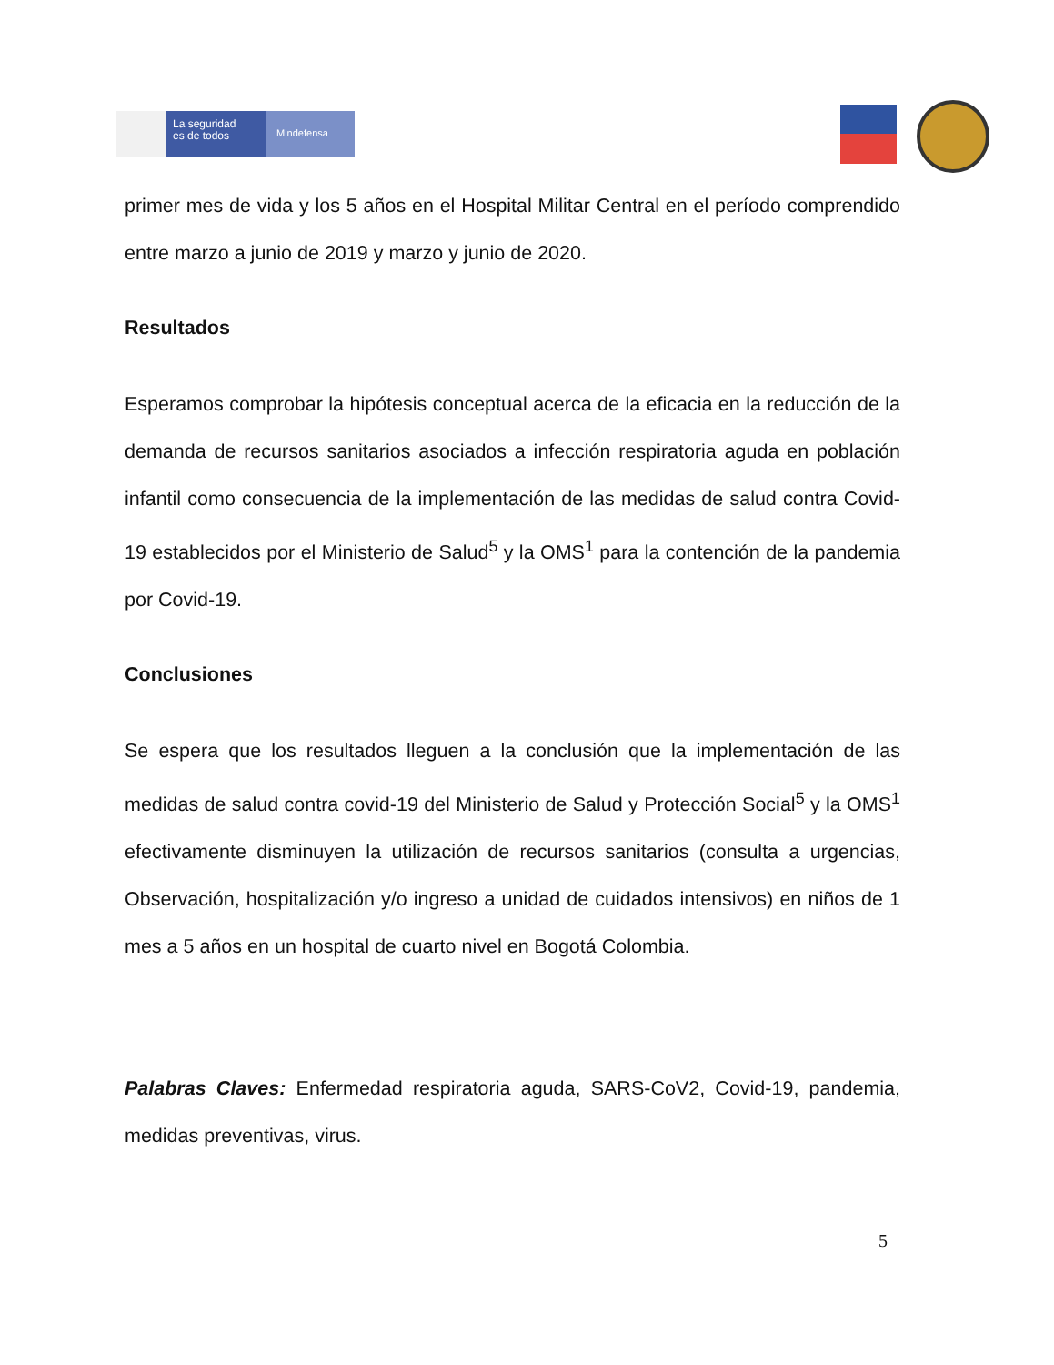La seguridad
es de todos
Mindefensa
primer mes de vida y los 5 años en el Hospital Militar Central en el período comprendido entre marzo a junio de 2019 y marzo y junio de 2020.
Resultados
Esperamos comprobar la hipótesis conceptual acerca de la eficacia en la reducción de la demanda de recursos sanitarios asociados a infección respiratoria aguda en población infantil como consecuencia de la implementación de las medidas de salud contra Covid-19 establecidos por el Ministerio de Salud<sup>5</sup> y la OMS<sup>1</sup> para la contención de la pandemia por Covid-19.
Conclusiones
Se espera que los resultados lleguen a la conclusión que la implementación de las medidas de salud contra covid-19 del Ministerio de Salud y Protección Social<sup>5</sup> y la OMS<sup>1</sup> efectivamente disminuyen la utilización de recursos sanitarios (consulta a urgencias, Observación, hospitalización y/o ingreso a unidad de cuidados intensivos) en niños de 1 mes a 5 años en un hospital de cuarto nivel en Bogotá Colombia.
Palabras Claves: Enfermedad respiratoria aguda, SARS-CoV2, Covid-19, pandemia, medidas preventivas, virus.
5